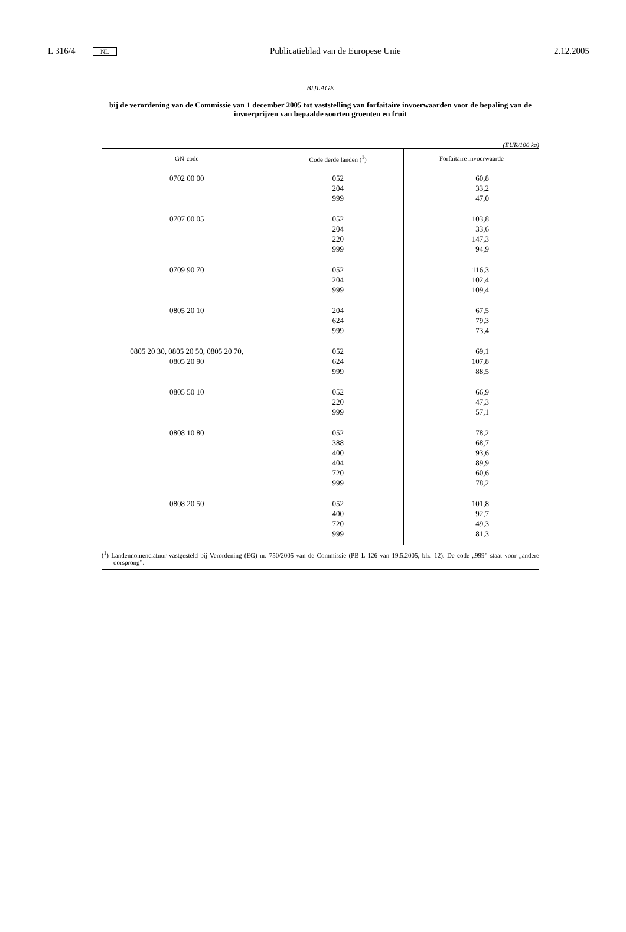L 316/4 NL Publicatieblad van de Europese Unie 2.12.2005
BIJLAGE
bij de verordening van de Commissie van 1 december 2005 tot vaststelling van forfaitaire invoerwaarden voor de bepaling van de invoerprijzen van bepaalde soorten groenten en fruit
(EUR/100 kg)
| GN-code | Code derde landen (<sup>1</sup>) | Forfaitaire invoerwaarde |
| --- | --- | --- |
| 0702 00 00 | 052 204 999 | 60,8 33,2 47,0 |
| 0707 00 05 | 052 204 220 999 | 103,8 33,6 147,3 94,9 |
| 0709 90 70 | 052 204 999 | 116,3 102,4 109,4 |
| 0805 20 10 | 204 624 999 | 67,5 79,3 73,4 |
| 0805 20 30, 0805 20 50, 0805 20 70, 0805 20 90 | 052 624 999 | 69,1 107,8 88,5 |
| 0805 50 10 | 052 220 999 | 66,9 47,3 57,1 |
| 0808 10 80 | 052 388 400 404 720 999 | 78,2 68,7 93,6 89,9 60,6 78,2 |
| 0808 20 50 | 052 400 720 999 | 101,8 92,7 49,3 81,3 |
(<sup>1</sup>) Landennomenclatuur vastgesteld bij Verordening (EG) nr. 750/2005 van de Commissie (PB L 126 van 19.5.2005, blz. 12). De code „999” staat voor „andere oorsprong”.